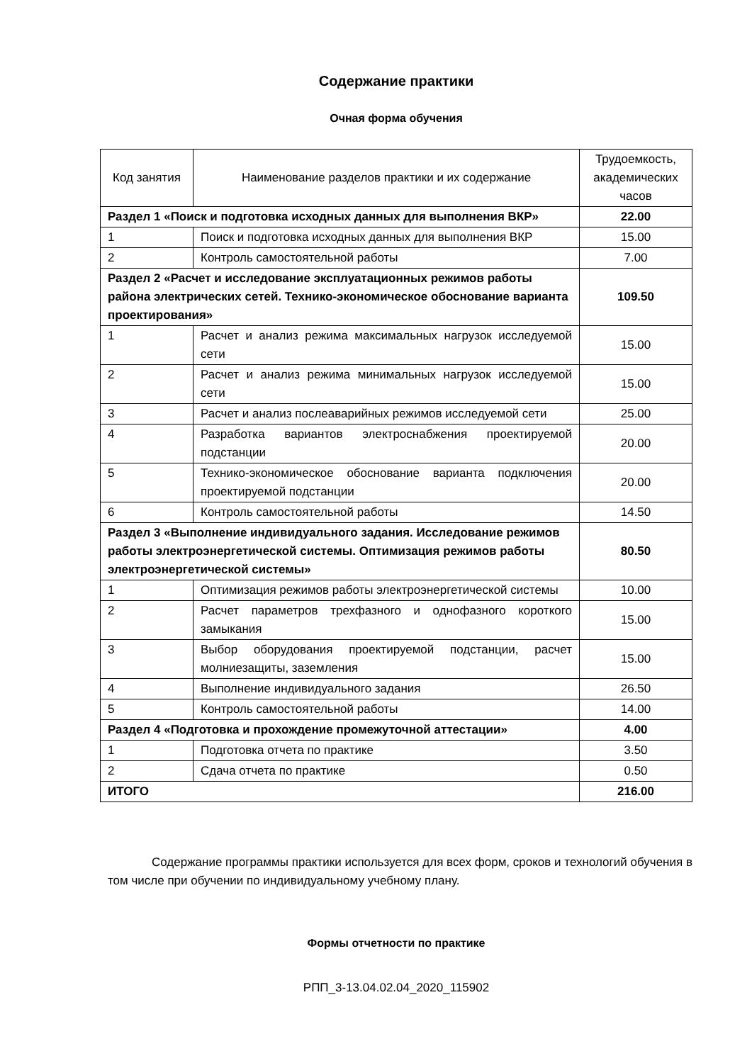Содержание практики
Очная форма обучения
| Код занятия | Наименование разделов практики и их содержание | Трудоемкость, академических часов |
| --- | --- | --- |
| Раздел 1 «Поиск и подготовка исходных данных для выполнения ВКР» | | 22.00 |
| 1 | Поиск и подготовка исходных данных для выполнения ВКР | 15.00 |
| 2 | Контроль самостоятельной работы | 7.00 |
| Раздел 2 «Расчет и исследование эксплуатационных режимов работы района электрических сетей. Технико-экономическое обоснование варианта проектирования» | | 109.50 |
| 1 | Расчет и анализ режима максимальных нагрузок исследуемой сети | 15.00 |
| 2 | Расчет и анализ режима минимальных нагрузок исследуемой сети | 15.00 |
| 3 | Расчет и анализ послеаварийных режимов исследуемой сети | 25.00 |
| 4 | Разработка вариантов электроснабжения проектируемой подстанции | 20.00 |
| 5 | Технико-экономическое обоснование варианта подключения проектируемой подстанции | 20.00 |
| 6 | Контроль самостоятельной работы | 14.50 |
| Раздел 3 «Выполнение индивидуального задания. Исследование режимов работы электроэнергетической системы. Оптимизация режимов работы электроэнергетической системы» | | 80.50 |
| 1 | Оптимизация режимов работы электроэнергетической системы | 10.00 |
| 2 | Расчет параметров трехфазного и однофазного короткого замыкания | 15.00 |
| 3 | Выбор оборудования проектируемой подстанции, расчет молниезащиты, заземления | 15.00 |
| 4 | Выполнение индивидуального задания | 26.50 |
| 5 | Контроль самостоятельной работы | 14.00 |
| Раздел 4 «Подготовка и прохождение промежуточной аттестации» | | 4.00 |
| 1 | Подготовка отчета по практике | 3.50 |
| 2 | Сдача отчета по практике | 0.50 |
| ИТОГО | | 216.00 |
Содержание программы практики используется для всех форм, сроков и технологий обучения в том числе при обучении по индивидуальному учебному плану.
Формы отчетности по практике
РПП_3-13.04.02.04_2020_115902